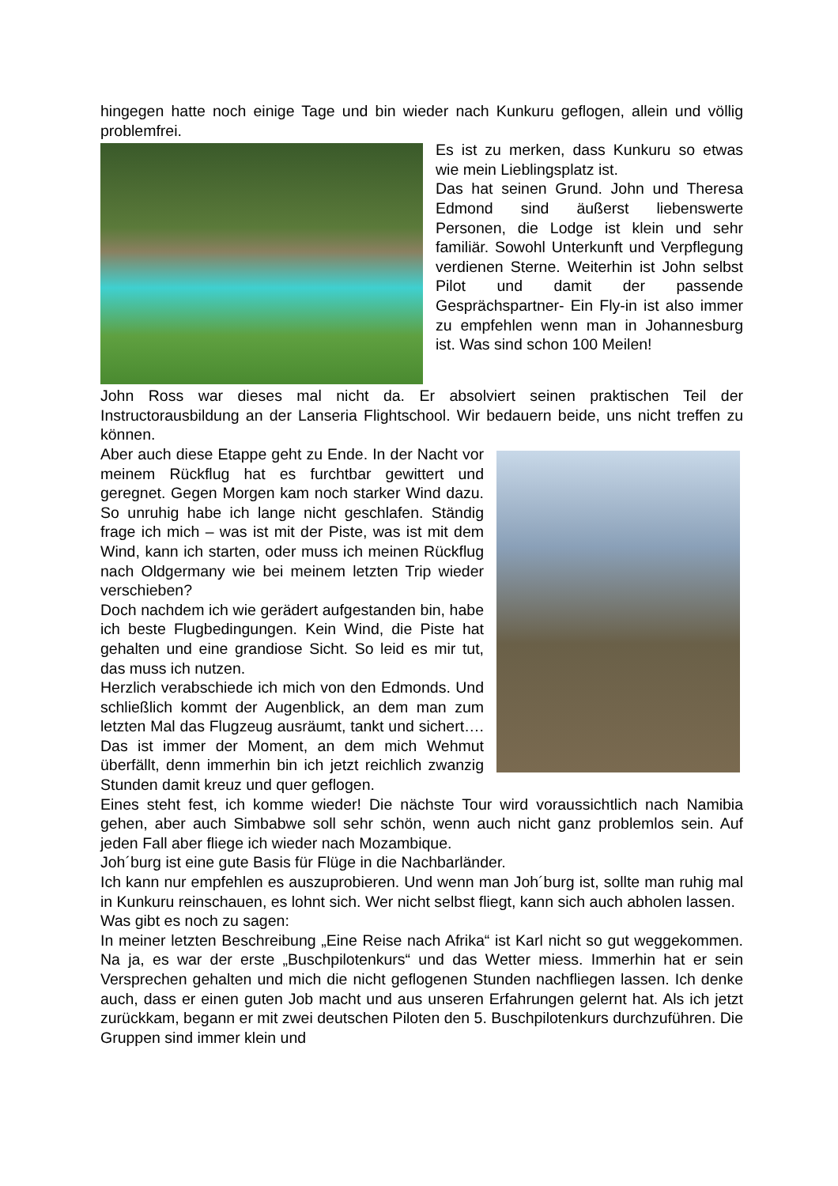hingegen hatte noch einige Tage und bin wieder nach Kunkuru geflogen, allein und völlig problemfrei.
Es ist zu merken, dass Kunkuru so etwas wie mein Lieblingsplatz ist.
Das hat seinen Grund. John und Theresa Edmond sind äußerst liebenswerte Personen, die Lodge ist klein und sehr familiär. Sowohl Unterkunft und Verpflegung verdienen Sterne. Weiterhin ist John selbst Pilot und damit der passende Gesprächspartner- Ein Fly-in ist also immer zu empfehlen wenn man in Johannesburg ist. Was sind schon 100 Meilen!
John Ross war dieses mal nicht da. Er absolviert seinen praktischen Teil der Instructorausbildung an der Lanseria Flightschool. Wir bedauern beide, uns nicht treffen zu können.
Aber auch diese Etappe geht zu Ende. In der Nacht vor meinem Rückflug hat es furchtbar gewittert und geregnet. Gegen Morgen kam noch starker Wind dazu. So unruhig habe ich lange nicht geschlafen. Ständig frage ich mich – was ist mit der Piste, was ist mit dem Wind, kann ich starten, oder muss ich meinen Rückflug nach Oldgermany wie bei meinem letzten Trip wieder verschieben?
Doch nachdem ich wie gerädert aufgestanden bin, habe ich beste Flugbedingungen. Kein Wind, die Piste hat gehalten und eine grandiose Sicht. So leid es mir tut, das muss ich nutzen.
Herzlich verabschiede ich mich von den Edmonds. Und schließlich kommt der Augenblick, an dem man zum letzten Mal das Flugzeug ausräumt, tankt und sichert…. Das ist immer der Moment, an dem mich Wehmut überfällt, denn immerhin bin ich jetzt reichlich zwanzig Stunden damit kreuz und quer geflogen.
Eines steht fest, ich komme wieder! Die nächste Tour wird voraussichtlich nach Namibia gehen, aber auch Simbabwe soll sehr schön, wenn auch nicht ganz problemlos sein. Auf jeden Fall aber fliege ich wieder nach Mozambique.
Joh´burg ist eine gute Basis für Flüge in die Nachbarländer.
Ich kann nur empfehlen es auszuprobieren. Und wenn man Joh´burg ist, sollte man ruhig mal in Kunkuru reinschauen, es lohnt sich. Wer nicht selbst fliegt, kann sich auch abholen lassen.
Was gibt es noch zu sagen:
In meiner letzten Beschreibung „Eine Reise nach Afrika“ ist Karl nicht so gut weggekommen. Na ja, es war der erste „Buschpilotenkurs“ und das Wetter miess. Immerhin hat er sein Versprechen gehalten und mich die nicht geflogenen Stunden nachfliegen lassen. Ich denke auch, dass er einen guten Job macht und aus unseren Erfahrungen gelernt hat. Als ich jetzt zurückkam, begann er mit zwei deutschen Piloten den 5. Buschpilotenkurs durchzuführen. Die Gruppen sind immer klein und